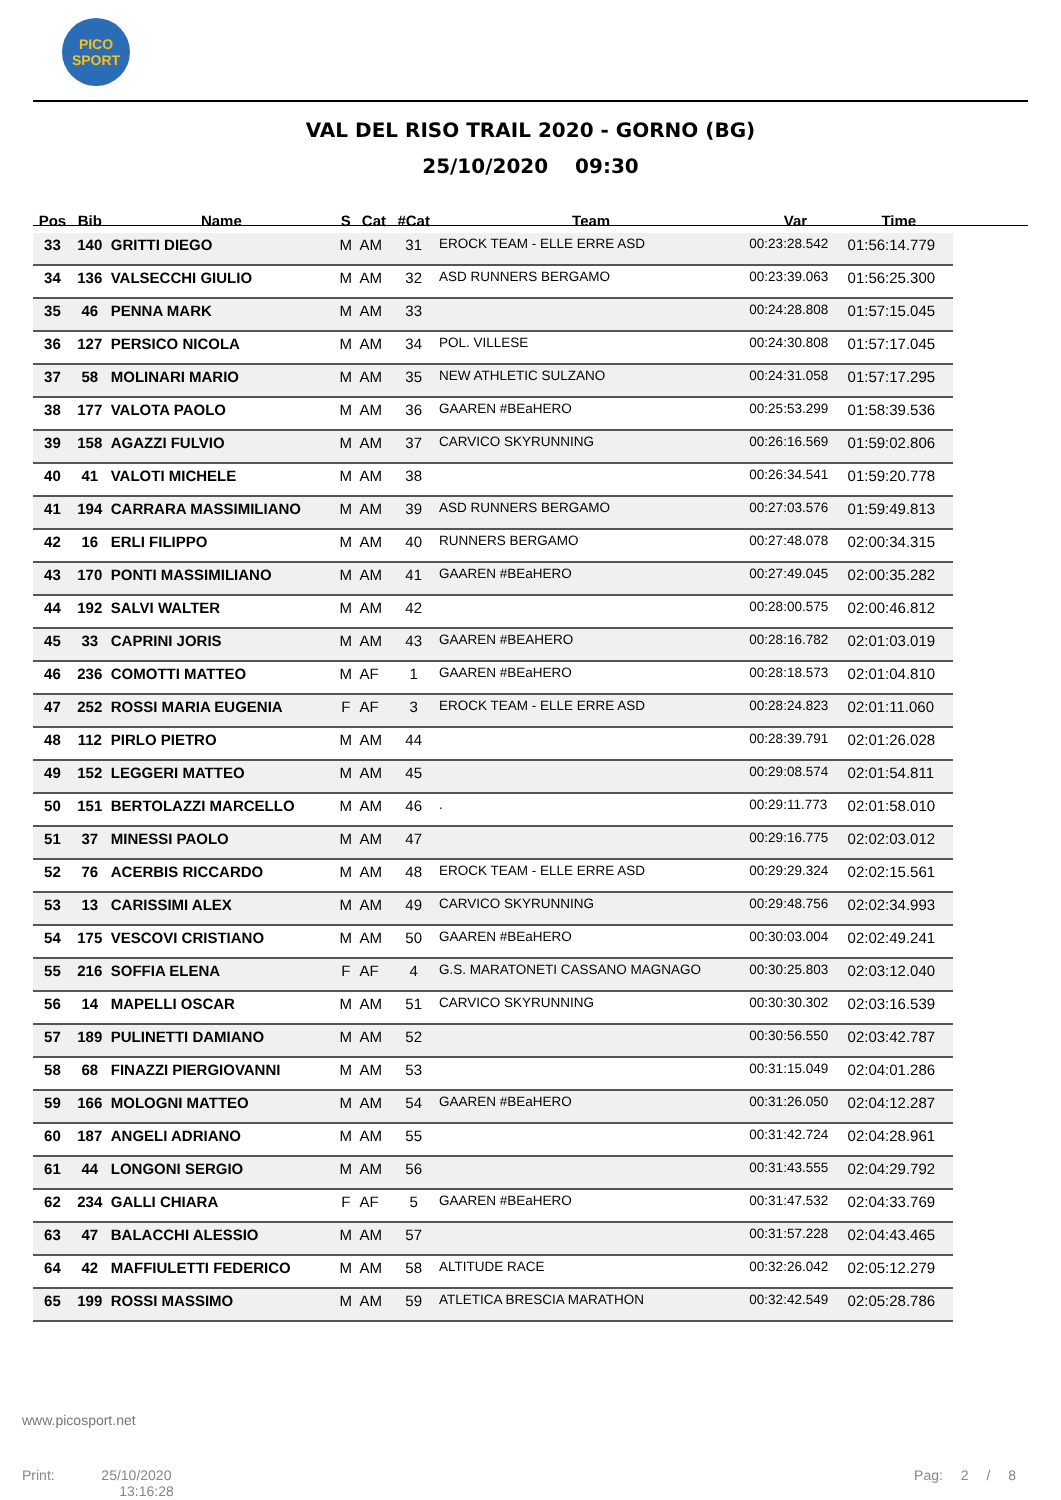PICO
SPORT
VAL DEL RISO TRAIL 2020 - GORNO (BG)
25/10/2020 09:30
| Pos | Bib | Name | S | Cat | #Cat | Team | Var | Time |
| --- | --- | --- | --- | --- | --- | --- | --- | --- |
| 33 | 140 | GRITTI DIEGO | M | AM | 31 | EROCK TEAM - ELLE ERRE ASD | 00:23:28.542 | 01:56:14.779 |
| 34 | 136 | VALSECCHI GIULIO | M | AM | 32 | ASD RUNNERS BERGAMO | 00:23:39.063 | 01:56:25.300 |
| 35 | 46 | PENNA MARK | M | AM | 33 | | 00:24:28.808 | 01:57:15.045 |
| 36 | 127 | PERSICO NICOLA | M | AM | 34 | POL. VILLESE | 00:24:30.808 | 01:57:17.045 |
| 37 | 58 | MOLINARI MARIO | M | AM | 35 | NEW ATHLETIC SULZANO | 00:24:31.058 | 01:57:17.295 |
| 38 | 177 | VALOTA PAOLO | M | AM | 36 | GAAREN #BEaHERO | 00:25:53.299 | 01:58:39.536 |
| 39 | 158 | AGAZZI FULVIO | M | AM | 37 | CARVICO SKYRUNNING | 00:26:16.569 | 01:59:02.806 |
| 40 | 41 | VALOTI MICHELE | M | AM | 38 | | 00:26:34.541 | 01:59:20.778 |
| 41 | 194 | CARRARA MASSIMILIANO | M | AM | 39 | ASD RUNNERS BERGAMO | 00:27:03.576 | 01:59:49.813 |
| 42 | 16 | ERLI FILIPPO | M | AM | 40 | RUNNERS BERGAMO | 00:27:48.078 | 02:00:34.315 |
| 43 | 170 | PONTI MASSIMILIANO | M | AM | 41 | GAAREN #BEaHERO | 00:27:49.045 | 02:00:35.282 |
| 44 | 192 | SALVI WALTER | M | AM | 42 | | 00:28:00.575 | 02:00:46.812 |
| 45 | 33 | CAPRINI JORIS | M | AM | 43 | GAAREN #BEAHERO | 00:28:16.782 | 02:01:03.019 |
| 46 | 236 | COMOTTI MATTEO | M | AF | 1 | GAAREN #BEaHERO | 00:28:18.573 | 02:01:04.810 |
| 47 | 252 | ROSSI MARIA EUGENIA | F | AF | 3 | EROCK TEAM - ELLE ERRE ASD | 00:28:24.823 | 02:01:11.060 |
| 48 | 112 | PIRLO PIETRO | M | AM | 44 | | 00:28:39.791 | 02:01:26.028 |
| 49 | 152 | LEGGERI MATTEO | M | AM | 45 | | 00:29:08.574 | 02:01:54.811 |
| 50 | 151 | BERTOLAZZI MARCELLO | M | AM | 46 | . | 00:29:11.773 | 02:01:58.010 |
| 51 | 37 | MINESSI PAOLO | M | AM | 47 | | 00:29:16.775 | 02:02:03.012 |
| 52 | 76 | ACERBIS RICCARDO | M | AM | 48 | EROCK TEAM - ELLE ERRE ASD | 00:29:29.324 | 02:02:15.561 |
| 53 | 13 | CARISSIMI ALEX | M | AM | 49 | CARVICO SKYRUNNING | 00:29:48.756 | 02:02:34.993 |
| 54 | 175 | VESCOVI CRISTIANO | M | AM | 50 | GAAREN #BEaHERO | 00:30:03.004 | 02:02:49.241 |
| 55 | 216 | SOFFIA ELENA | F | AF | 4 | G.S. MARATONETI CASSANO MAGNAGO | 00:30:25.803 | 02:03:12.040 |
| 56 | 14 | MAPELLI OSCAR | M | AM | 51 | CARVICO SKYRUNNING | 00:30:30.302 | 02:03:16.539 |
| 57 | 189 | PULINETTI DAMIANO | M | AM | 52 | | 00:30:56.550 | 02:03:42.787 |
| 58 | 68 | FINAZZI PIERGIOVANNI | M | AM | 53 | | 00:31:15.049 | 02:04:01.286 |
| 59 | 166 | MOLOGNI MATTEO | M | AM | 54 | GAAREN #BEaHERO | 00:31:26.050 | 02:04:12.287 |
| 60 | 187 | ANGELI ADRIANO | M | AM | 55 | | 00:31:42.724 | 02:04:28.961 |
| 61 | 44 | LONGONI SERGIO | M | AM | 56 | | 00:31:43.555 | 02:04:29.792 |
| 62 | 234 | GALLI CHIARA | F | AF | 5 | GAAREN #BEaHERO | 00:31:47.532 | 02:04:33.769 |
| 63 | 47 | BALACCHI ALESSIO | M | AM | 57 | | 00:31:57.228 | 02:04:43.465 |
| 64 | 42 | MAFFIULETTI FEDERICO | M | AM | 58 | ALTITUDE RACE | 00:32:26.042 | 02:05:12.279 |
| 65 | 199 | ROSSI MASSIMO | M | AM | 59 | ATLETICA BRESCIA MARATHON | 00:32:42.549 | 02:05:28.786 |
www.picosport.net
Print: 25/10/2020
13:16:28
Pag: 2 / 8